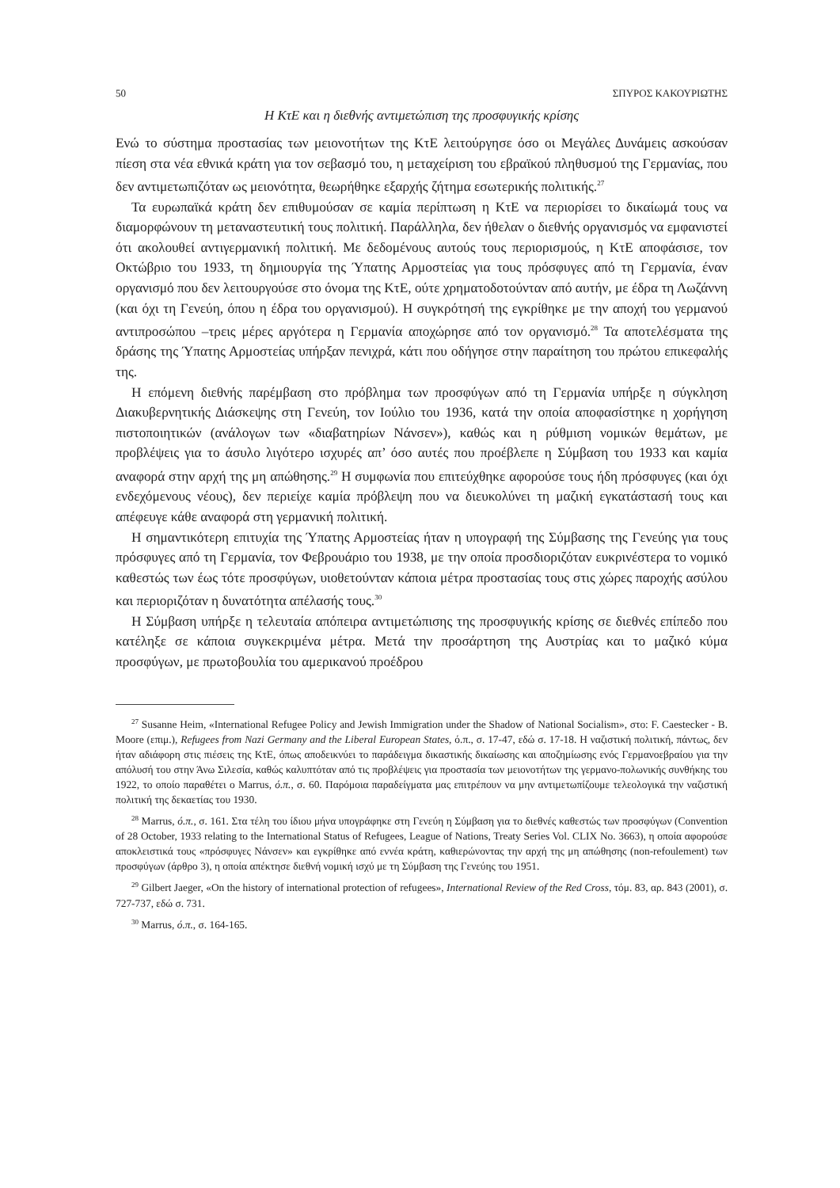50 ΣΠΥΡΟΣ ΚΑΚΟΥΡΙΩΤΗΣ
Η ΚτΕ και η διεθνής αντιμετώπιση της προσφυγικής κρίσης
Ενώ το σύστημα προστασίας των μειονοτήτων της ΚτΕ λειτούργησε όσο οι Μεγάλες Δυνάμεις ασκούσαν πίεση στα νέα εθνικά κράτη για τον σεβασμό του, η μεταχείριση του εβραϊκού πληθυσμού της Γερμανίας, που δεν αντιμετωπιζόταν ως μειονότητα, θεωρήθηκε εξαρχής ζήτημα εσωτερικής πολιτικής.<sup>27</sup>
Τα ευρωπαϊκά κράτη δεν επιθυμούσαν σε καμία περίπτωση η ΚτΕ να περιορίσει το δικαίωμά τους να διαμορφώνουν τη μεταναστευτική τους πολιτική. Παράλληλα, δεν ήθελαν ο διεθνής οργανισμός να εμφανιστεί ότι ακολουθεί αντιγερμανική πολιτική. Με δεδομένους αυτούς τους περιορισμούς, η ΚτΕ αποφάσισε, τον Οκτώβριο του 1933, τη δημιουργία της Ύπατης Αρμοστείας για τους πρόσφυγες από τη Γερμανία, έναν οργανισμό που δεν λειτουργούσε στο όνομα της ΚτΕ, ούτε χρηματοδοτούνταν από αυτήν, με έδρα τη Λωζάννη (και όχι τη Γενεύη, όπου η έδρα του οργανισμού). Η συγκρότησή της εγκρίθηκε με την αποχή του γερμανού αντιπροσώπου –τρεις μέρες αργότερα η Γερμανία αποχώρησε από τον οργανισμό.<sup>28</sup> Τα αποτελέσματα της δράσης της Ύπατης Αρμοστείας υπήρξαν πενιχρά, κάτι που οδήγησε στην παραίτηση του πρώτου επικεφαλής της.
Η επόμενη διεθνής παρέμβαση στο πρόβλημα των προσφύγων από τη Γερμανία υπήρξε η σύγκληση Διακυβερνητικής Διάσκεψης στη Γενεύη, τον Ιούλιο του 1936, κατά την οποία αποφασίστηκε η χορήγηση πιστοποιητικών (ανάλογων των «διαβατηρίων Νάνσεν»), καθώς και η ρύθμιση νομικών θεμάτων, με προβλέψεις για το άσυλο λιγότερο ισχυρές απ’ όσο αυτές που προέβλεπε η Σύμβαση του 1933 και καμία αναφορά στην αρχή της μη απώθησης.<sup>29</sup> Η συμφωνία που επιτεύχθηκε αφορούσε τους ήδη πρόσφυγες (και όχι ενδεχόμενους νέους), δεν περιείχε καμία πρόβλεψη που να διευκολύνει τη μαζική εγκατάστασή τους και απέφευγε κάθε αναφορά στη γερμανική πολιτική.
Η σημαντικότερη επιτυχία της Ύπατης Αρμοστείας ήταν η υπογραφή της Σύμβασης της Γενεύης για τους πρόσφυγες από τη Γερμανία, τον Φεβρουάριο του 1938, με την οποία προσδιοριζόταν ευκρινέστερα το νομικό καθεστώς των έως τότε προσφύγων, υιοθετούνταν κάποια μέτρα προστασίας τους στις χώρες παροχής ασύλου και περιοριζόταν η δυνατότητα απέλασής τους.<sup>30</sup>
Η Σύμβαση υπήρξε η τελευταία απόπειρα αντιμετώπισης της προσφυγικής κρίσης σε διεθνές επίπεδο που κατέληξε σε κάποια συγκεκριμένα μέτρα. Μετά την προσάρτηση της Αυστρίας και το μαζικό κύμα προσφύγων, με πρωτοβουλία του αμερικανού προέδρου
<sup>27</sup> Susanne Heim, «International Refugee Policy and Jewish Immigration under the Shadow of National Socialism», στο: F. Caestecker - B. Moore (επιμ.), Refugees from Nazi Germany and the Liberal European States, ό.π., σ. 17-47, εδώ σ. 17-18. Η ναζιστική πολιτική, πάντως, δεν ήταν αδιάφορη στις πιέσεις της ΚτΕ, όπως αποδεικνύει το παράδειγμα δικαστικής δικαίωσης και αποζημίωσης ενός Γερμανοεβραίου για την απόλυσή του στην Άνω Σιλεσία, καθώς καλυπτόταν από τις προβλέψεις για προστασία των μειονοτήτων της γερμανο-πολωνικής συνθήκης του 1922, το οποίο παραθέτει ο Marrus, ό.π., σ. 60. Παρόμοια παραδείγματα μας επιτρέπουν να μην αντιμετωπίζουμε τελεολογικά την ναζιστική πολιτική της δεκαετίας του 1930.
<sup>28</sup> Marrus, ό.π., σ. 161. Στα τέλη του ίδιου μήνα υπογράφηκε στη Γενεύη η Σύμβαση για το διεθνές καθεστώς των προσφύγων (Convention of 28 October, 1933 relating to the International Status of Refugees, League of Nations, Treaty Series Vol. CLIX No. 3663), η οποία αφορούσε αποκλειστικά τους «πρόσφυγες Νάνσεν» και εγκρίθηκε από εννέα κράτη, καθιερώνοντας την αρχή της μη απώθησης (non-refoulement) των προσφύγων (άρθρο 3), η οποία απέκτησε διεθνή νομική ισχύ με τη Σύμβαση της Γενεύης του 1951.
<sup>29</sup> Gilbert Jaeger, «On the history of international protection of refugees», International Review of the Red Cross, τόμ. 83, αρ. 843 (2001), σ. 727-737, εδώ σ. 731.
<sup>30</sup> Marrus, ό.π., σ. 164-165.